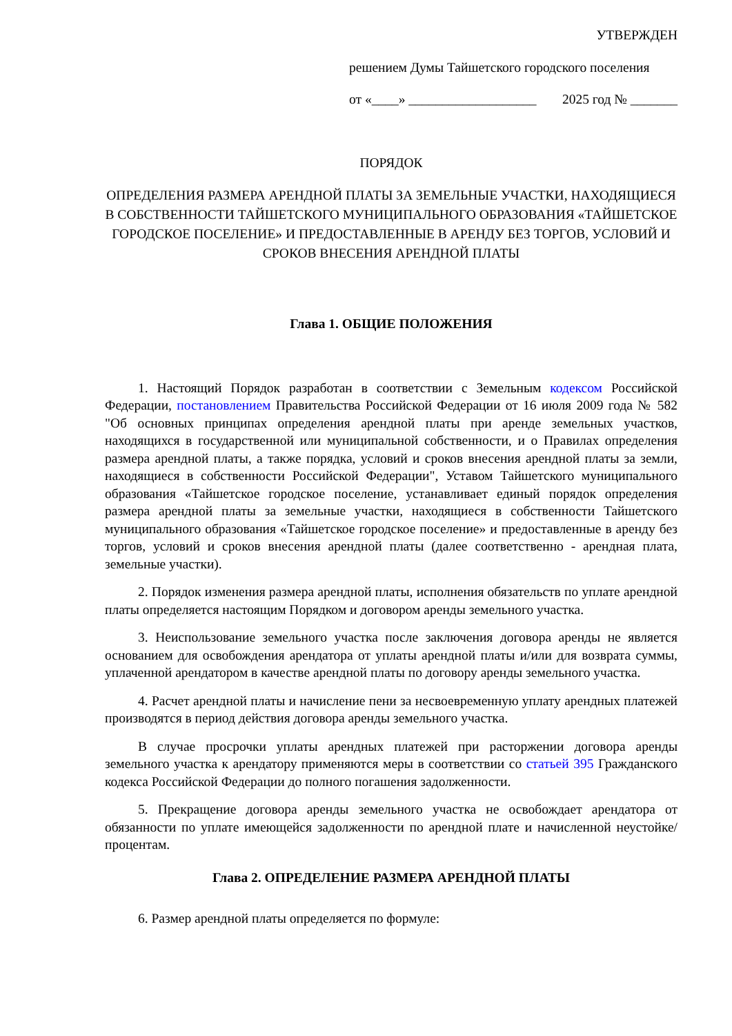УТВЕРЖДЕН
решением Думы Тайшетского городского поселения
от «____» ___________________ 2025 год № _______
ПОРЯДОК
ОПРЕДЕЛЕНИЯ РАЗМЕРА АРЕНДНОЙ ПЛАТЫ ЗА ЗЕМЕЛЬНЫЕ УЧАСТКИ, НАХОДЯЩИЕСЯ В СОБСТВЕННОСТИ ТАЙШЕТСКОГО МУНИЦИПАЛЬНОГО ОБРАЗОВАНИЯ «ТАЙШЕТСКОЕ ГОРОДСКОЕ ПОСЕЛЕНИЕ» И ПРЕДОСТАВЛЕННЫЕ В АРЕНДУ БЕЗ ТОРГОВ, УСЛОВИЙ И СРОКОВ ВНЕСЕНИЯ АРЕНДНОЙ ПЛАТЫ
Глава 1. ОБЩИЕ ПОЛОЖЕНИЯ
1. Настоящий Порядок разработан в соответствии с Земельным кодексом Российской Федерации, постановлением Правительства Российской Федерации от 16 июля 2009 года № 582 "Об основных принципах определения арендной платы при аренде земельных участков, находящихся в государственной или муниципальной собственности, и о Правилах определения размера арендной платы, а также порядка, условий и сроков внесения арендной платы за земли, находящиеся в собственности Российской Федерации", Уставом Тайшетского муниципального образования «Тайшетское городское поселение, устанавливает единый порядок определения размера арендной платы за земельные участки, находящиеся в собственности Тайшетского муниципального образования «Тайшетское городское поселение» и предоставленные в аренду без торгов, условий и сроков внесения арендной платы (далее соответственно - арендная плата, земельные участки).
2. Порядок изменения размера арендной платы, исполнения обязательств по уплате арендной платы определяется настоящим Порядком и договором аренды земельного участка.
3. Неиспользование земельного участка после заключения договора аренды не является основанием для освобождения арендатора от уплаты арендной платы и/или для возврата суммы, уплаченной арендатором в качестве арендной платы по договору аренды земельного участка.
4. Расчет арендной платы и начисление пени за несвоевременную уплату арендных платежей производятся в период действия договора аренды земельного участка.
В случае просрочки уплаты арендных платежей при расторжении договора аренды земельного участка к арендатору применяются меры в соответствии со статьей 395 Гражданского кодекса Российской Федерации до полного погашения задолженности.
5. Прекращение договора аренды земельного участка не освобождает арендатора от обязанности по уплате имеющейся задолженности по арендной плате и начисленной неустойке/процентам.
Глава 2. ОПРЕДЕЛЕНИЕ РАЗМЕРА АРЕНДНОЙ ПЛАТЫ
6. Размер арендной платы определяется по формуле: